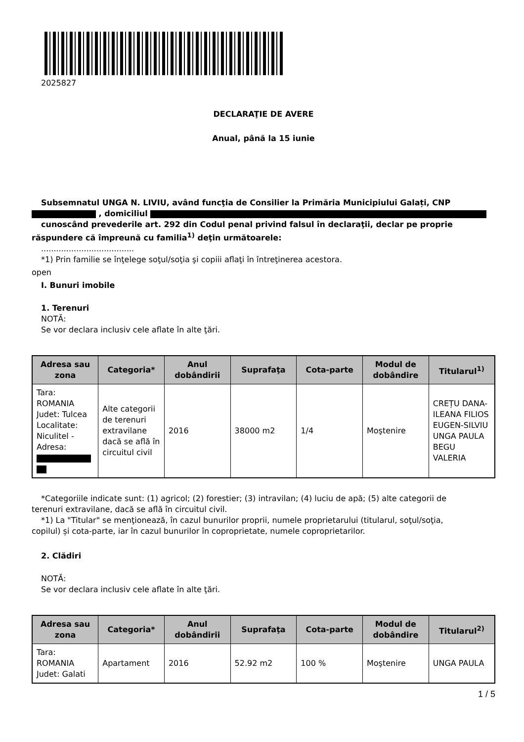2025827
DECLARAŢIE DE AVERE
Anual, până la 15 iunie
Subsemnatul UNGA N. LIVIU, având funcţia de Consilier la Primăria Municipiului Galați, CNP
, domiciliul
cunoscând prevederile art. 292 din Codul penal privind falsul în declaraţii, declar pe proprie
răspundere că împreună cu familia<sup>1)</sup> deţin următoarele:
.....................................
*1) Prin familie se înţelege soţul/soţia şi copiii aflaţi în întreţinerea acestora.
open
I. Bunuri imobile
1. Terenuri
NOTĂ:
Se vor declara inclusiv cele aflate în alte ţări.
| Adresa sau zona | Categoria* | Anul dobândirii | Suprafaţa | Cota-parte | Modul de dobândire | Titularul<sup>1)</sup> |
| --- | --- | --- | --- | --- | --- | --- |
| Tara: ROMANIA Judet: Tulcea Localitate: Niculitel - Adresa: | Alte categorii de terenuri extravilane dacă se află în circuitul civil | 2016 | 38000 m2 | 1/4 | Moştenire | CREȚU DANA-ILEANA FILIOS EUGEN-SILVIU UNGA PAULA BEGU VALERIA |
*Categoriile indicate sunt: (1) agricol; (2) forestier; (3) intravilan; (4) luciu de apă; (5) alte categorii de
terenuri extravilane, dacă se află în circuitul civil.
*1) La "Titular" se menţionează, în cazul bunurilor proprii, numele proprietarului (titularul, soţul/soţia,
copilul) și cota-parte, iar în cazul bunurilor în coproprietate, numele coproprietarilor.
2. Clădiri
NOTĂ:
Se vor declara inclusiv cele aflate în alte ţări.
| Adresa sau zona | Categoria* | Anul dobândirii | Suprafaţa | Cota-parte | Modul de dobândire | Titularul<sup>2)</sup> |
| --- | --- | --- | --- | --- | --- | --- |
| Tara: ROMANIA Judet: Galati | Apartament | 2016 | 52.92 m2 | 100 % | Moştenire | UNGA PAULA |
1 / 5